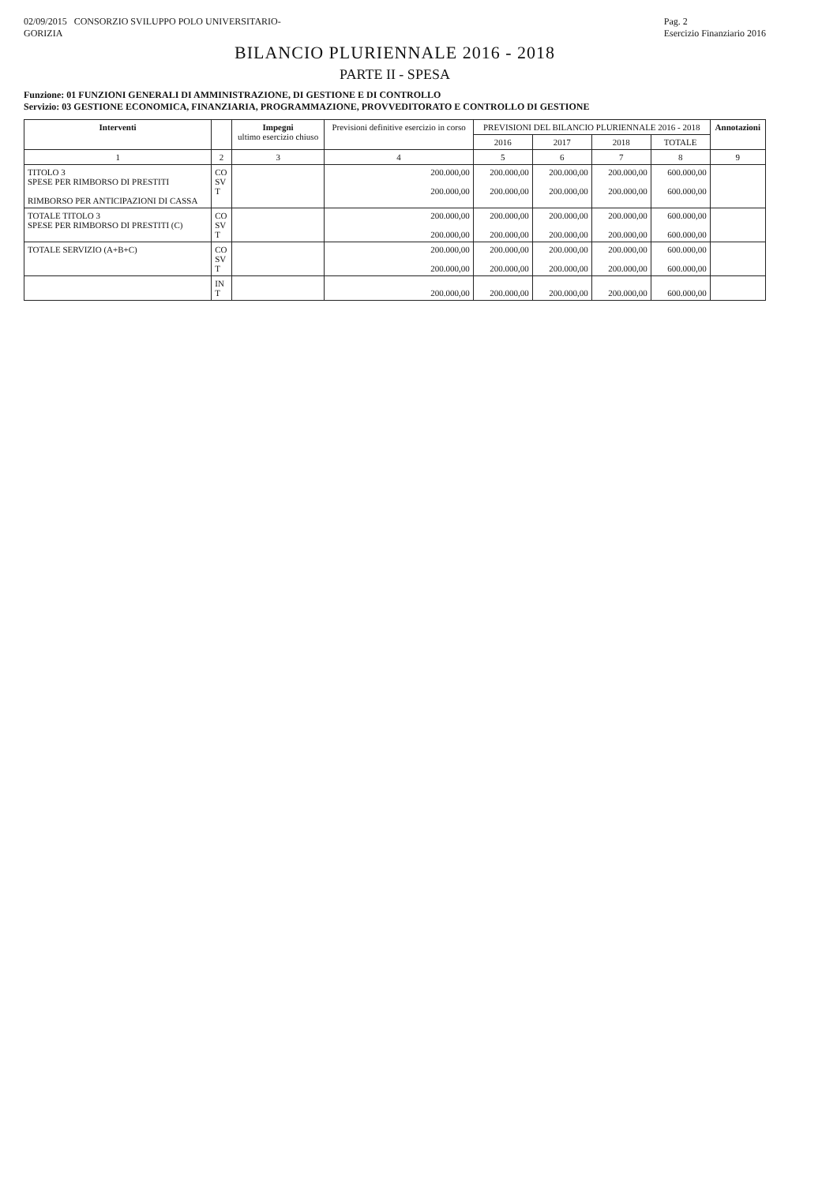02/09/2015 CONSORZIO SVILUPPO POLO UNIVERSITARIO-
GORIZIA
Pag. 2
Esercizio Finanziario 2016
BILANCIO PLURIENNALE 2016 - 2018
PARTE II - SPESA
Funzione: 01 FUNZIONI GENERALI DI AMMINISTRAZIONE, DI GESTIONE E DI CONTROLLO
Servizio: 03 GESTIONE ECONOMICA, FINANZIARIA, PROGRAMMAZIONE, PROVVEDITORATO E CONTROLLO DI GESTIONE
| Interventi | | Impegni ultimo esercizio chiuso | Previsioni definitive esercizio in corso | PREVISIONI DEL BILANCIO PLURIENNALE 2016 - 2018 | | | | Annotazioni |
| --- | --- | --- | --- | --- | --- | --- | --- | --- |
| | | | | 2016 | 2017 | 2018 | TOTALE | |
| 1 | 2 | 3 | 4 | 5 | 6 | 7 | 8 | 9 |
| TITOLO 3 SPESE PER RIMBORSO DI PRESTITI RIMBORSO PER ANTICIPAZIONI DI CASSA | CO SV T | | 200.000,00 200.000,00 | 200.000,00 200.000,00 | 200.000,00 200.000,00 | 200.000,00 200.000,00 | 600.000,00 600.000,00 | |
| TOTALE TITOLO 3 SPESE PER RIMBORSO DI PRESTITI (C) | CO SV T | | 200.000,00 200.000,00 | 200.000,00 200.000,00 | 200.000,00 200.000,00 | 200.000,00 200.000,00 | 600.000,00 600.000,00 | |
| TOTALE SERVIZIO (A+B+C) | CO SV T | | 200.000,00 200.000,00 | 200.000,00 200.000,00 | 200.000,00 200.000,00 | 200.000,00 200.000,00 | 600.000,00 600.000,00 | |
| | IN T | | 200.000,00 | 200.000,00 | 200.000,00 | 200.000,00 | 600.000,00 | |